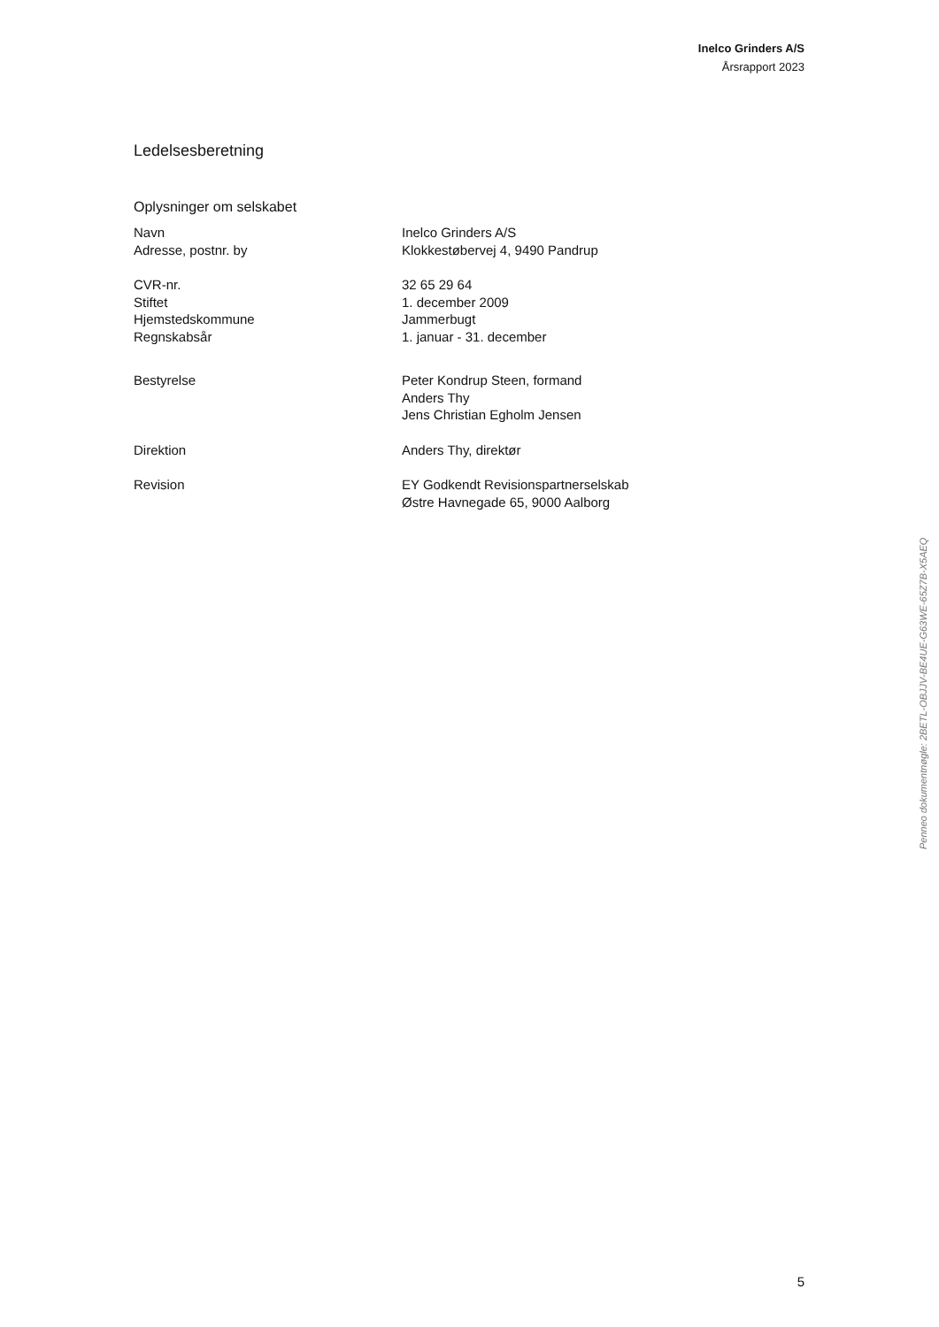Inelco Grinders A/S
Årsrapport 2023
Ledelsesberetning
Oplysninger om selskabet
| Navn | Inelco Grinders A/S |
| Adresse, postnr. by | Klokkestøbervej 4, 9490 Pandrup |
| CVR-nr. | 32 65 29 64 |
| Stiftet | 1. december 2009 |
| Hjemstedskommune | Jammerbugt |
| Regnskabsår | 1. januar - 31. december |
| Bestyrelse | Peter Kondrup Steen, formand Anders Thy Jens Christian Egholm Jensen |
| Direktion | Anders Thy, direktør |
| Revision | EY Godkendt Revisionspartnerselskab Østre Havnegade 65, 9000 Aalborg |
Penneo dokumentnøgle: 2BETL-OBJJV-BE4UE-G63WE-65Z7B-X5AEQ
5